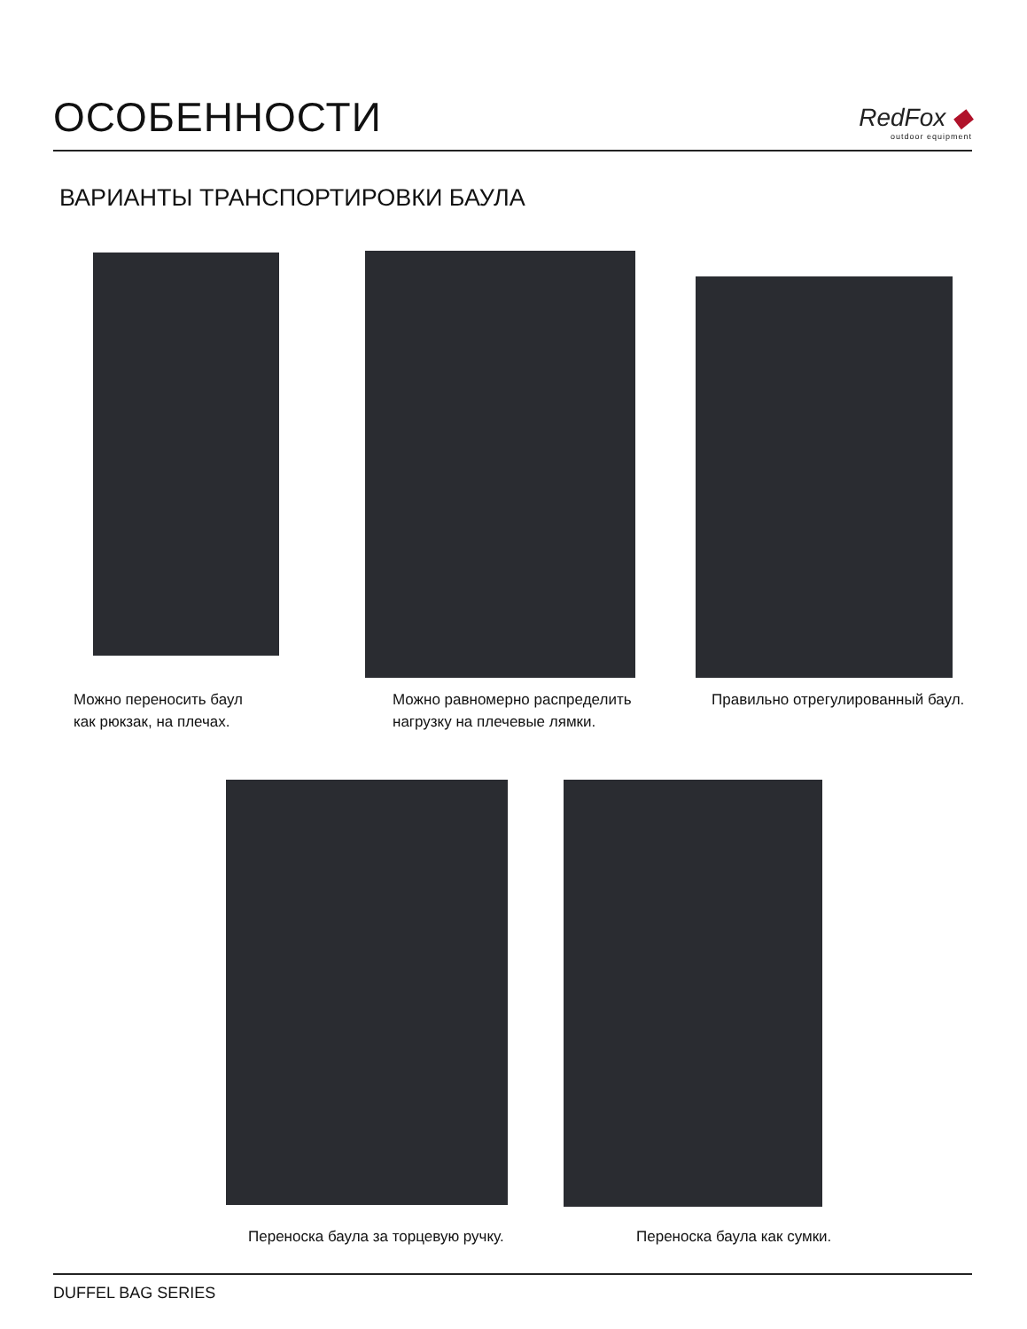ОСОБЕННОСТИ
RedFox ◆
outdoor equipment
ВАРИАНТЫ ТРАНСПОРТИРОВКИ БАУЛА
Можно переносить баул
как рюкзак, на плечах.
Можно равномерно распределить
нагрузку на плечевые лямки.
Правильно отрегулированный баул.
Переноска баула за торцевую ручку.
Переноска баула как сумки.
DUFFEL BAG SERIES